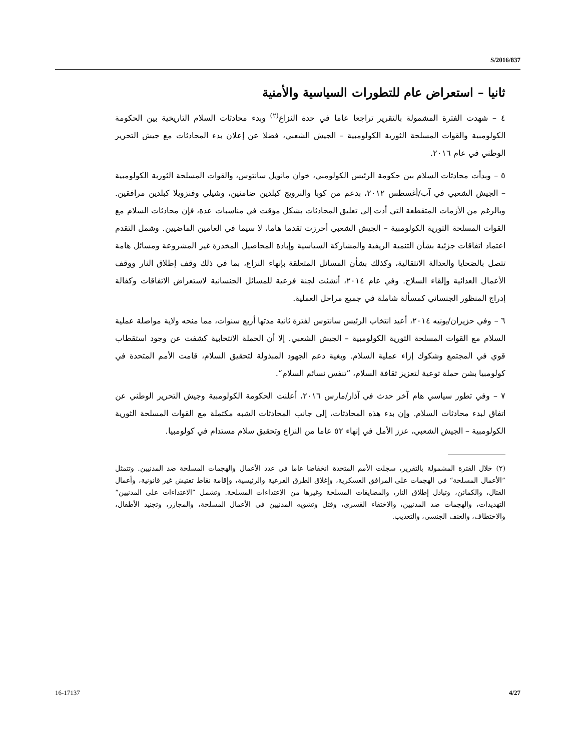S/2016/837
ثانيا – استعراض عام للتطورات السياسية والأمنية
٤ – شهدت الفترة المشمولة بالتقرير تراجعا عاما في حدة النزاع<sup>(٢)</sup> وبدء محادثات السلام التاريخية بين الحكومة الكولومبية والقوات المسلحة الثورية الكولومبية – الجيش الشعبي، فضلا عن إعلان بدء المحادثات مع جيش التحرير الوطني في عام ٢٠١٦.
٥ – وبدأت محادثات السلام بين حكومة الرئيس الكولومبي، خوان مانويل سانتوس، والقوات المسلحة الثورية الكولومبية – الجيش الشعبي في آب/أغسطس ٢٠١٢، بدعم من كوبا والنرويج كبلدين ضامنين، وشيلي وفنزويلا كبلدين مرافقين. وبالرغم من الأزمات المتقطعة التي أدت إلى تعليق المحادثات بشكل مؤقت في مناسبات عدة، فإن محادثات السلام مع القوات المسلحة الثورية الكولومبية – الجيش الشعبي أحرزت تقدما هاما، لا سيما في العامين الماضيين. وشمل التقدم اعتماد اتفاقات جزئية بشأن التنمية الريفية والمشاركة السياسية وإبادة المحاصيل المخدرة غير المشروعة ومسائل هامة تتصل بالضحايا والعدالة الانتقالية، وكذلك بشأن المسائل المتعلقة بإنهاء النزاع، بما في ذلك وقف إطلاق النار ووقف الأعمال العدائية وإلقاء السلاح. وفي عام ٢٠١٤، أنشئت لجنة فرعية للمسائل الجنسانية لاستعراض الاتفاقات وكفالة إدراج المنظور الجنساني كمسألة شاملة في جميع مراحل العملية.
٦ – وفي حزيران/يونيه ٢٠١٤، أعيد انتخاب الرئيس سانتوس لفترة ثانية مدتها أربع سنوات، مما منحه ولاية مواصلة عملية السلام مع القوات المسلحة الثورية الكولومبية – الجيش الشعبي. إلا أن الحملة الانتخابية كشفت عن وجود استقطاب قوي في المجتمع وشكوك إزاء عملية السلام. وبغية دعم الجهود المبذولة لتحقيق السلام، قامت الأمم المتحدة في كولومبيا بشن حملة توعية لتعزيز ثقافة السلام، ”تنفس نسائم السلام“.
٧ – وفي تطور سياسي هام آخر حدث في آذار/مارس ٢٠١٦، أعلنت الحكومة الكولومبية وجيش التحرير الوطني عن اتفاق لبدء محادثات السلام. وإن بدء هذه المحادثات، إلى جانب المحادثات الشبه مكتملة مع القوات المسلحة الثورية الكولومبية – الجيش الشعبي، عزز الأمل في إنهاء ٥٢ عاما من النزاع وتحقيق سلام مستدام في كولومبيا.
(٢) خلال الفترة المشمولة بالتقرير، سجلت الأمم المتحدة انخفاضا عاما في عدد الأعمال والهجمات المسلحة ضد المدنيين. وتتمثل ”الأعمال المسلحة“ في الهجمات على المرافق العسكرية، وإغلاق الطرق الفرعية والرئيسية، وإقامة نقاط تفتيش غير قانونية، وأعمال القتال، والكمائن، وتبادل إطلاق النار، والمضايقات المسلحة وغيرها من الاعتداءات المسلحة. وتشمل ”الاعتداءات على المدنيين“ التهديدات، والهجمات ضد المدنيين، والاختفاء القسري، وقتل وتشويه المدنيين في الأعمال المسلحة، والمجازر، وتجنيد الأطفال، والاختطاف، والعنف الجنسي، والتعذيب.
16-17137 4/27